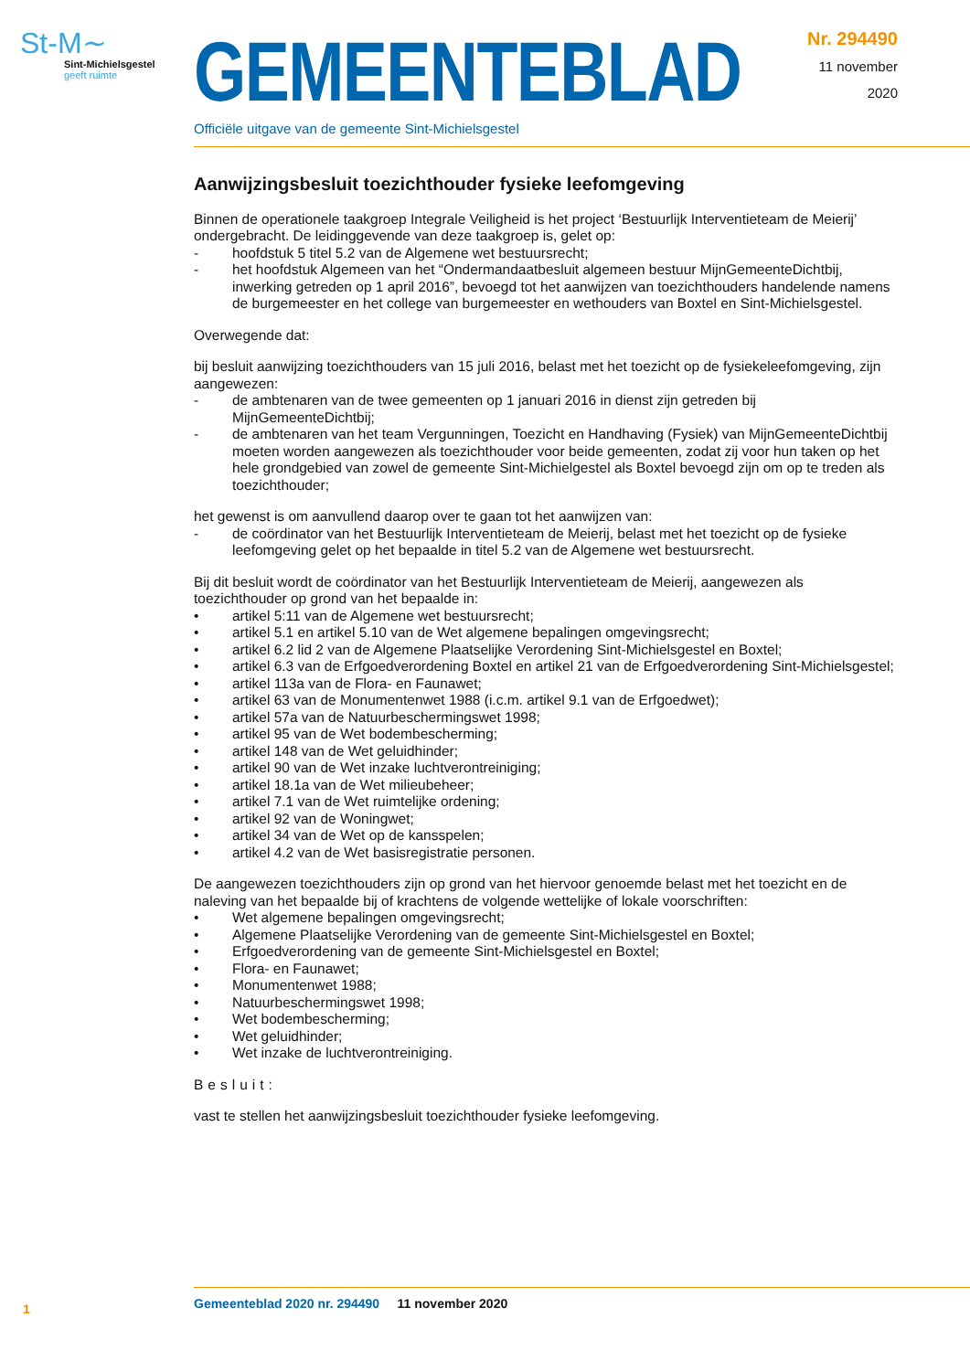St-M∼
Sint-Michielsgestel
geeft ruimte
GEMEENTEBLAD
Officiële uitgave van de gemeente Sint-Michielsgestel
Nr. 294490
11 november
2020
Aanwijzingsbesluit toezichthouder fysieke leefomgeving
Binnen de operationele taakgroep Integrale Veiligheid is het project ‘Bestuurlijk Interventieteam de Meierij’ ondergebracht. De leidinggevende van deze taakgroep is, gelet op:
- hoofdstuk 5 titel 5.2 van de Algemene wet bestuursrecht;
- het hoofdstuk Algemeen van het “Ondermandaatbesluit algemeen bestuur MijnGemeenteDichtbij, inwerking getreden op 1 april 2016”, bevoegd tot het aanwijzen van toezichthouders handelende namens de burgemeester en het college van burgemeester en wethouders van Boxtel en Sint-Michielsgestel.
Overwegende dat:
bij besluit aanwijzing toezichthouders van 15 juli 2016, belast met het toezicht op de fysiekeleefomgeving, zijn aangewezen:
- de ambtenaren van de twee gemeenten op 1 januari 2016 in dienst zijn getreden bij MijnGemeenteDichtbij;
- de ambtenaren van het team Vergunningen, Toezicht en Handhaving (Fysiek) van MijnGemeenteDichtbij moeten worden aangewezen als toezichthouder voor beide gemeenten, zodat zij voor hun taken op het hele grondgebied van zowel de gemeente Sint-Michielgestel als Boxtel bevoegd zijn om op te treden als toezichthouder;
het gewenst is om aanvullend daarop over te gaan tot het aanwijzen van:
- de coördinator van het Bestuurlijk Interventieteam de Meierij, belast met het toezicht op de fysieke leefomgeving gelet op het bepaalde in titel 5.2 van de Algemene wet bestuursrecht.
Bij dit besluit wordt de coördinator van het Bestuurlijk Interventieteam de Meierij, aangewezen als toezichthouder op grond van het bepaalde in:
• artikel 5:11 van de Algemene wet bestuursrecht;
• artikel 5.1 en artikel 5.10 van de Wet algemene bepalingen omgevingsrecht;
• artikel 6.2 lid 2 van de Algemene Plaatselijke Verordening Sint-Michielsgestel en Boxtel;
• artikel 6.3 van de Erfgoedverordening Boxtel en artikel 21 van de Erfgoedverordening Sint-Michielsgestel;
• artikel 113a van de Flora- en Faunawet;
• artikel 63 van de Monumentenwet 1988 (i.c.m. artikel 9.1 van de Erfgoedwet);
• artikel 57a van de Natuurbeschermingswet 1998;
• artikel 95 van de Wet bodembescherming;
• artikel 148 van de Wet geluidhinder;
• artikel 90 van de Wet inzake luchtverontreiniging;
• artikel 18.1a van de Wet milieubeheer;
• artikel 7.1 van de Wet ruimtelijke ordening;
• artikel 92 van de Woningwet;
• artikel 34 van de Wet op de kansspelen;
• artikel 4.2 van de Wet basisregistratie personen.
De aangewezen toezichthouders zijn op grond van het hiervoor genoemde belast met het toezicht en de naleving van het bepaalde bij of krachtens de volgende wettelijke of lokale voorschriften:
• Wet algemene bepalingen omgevingsrecht;
• Algemene Plaatselijke Verordening van de gemeente Sint-Michielsgestel en Boxtel;
• Erfgoedverordening van de gemeente Sint-Michielsgestel en Boxtel;
• Flora- en Faunawet;
• Monumentenwet 1988;
• Natuurbeschermingswet 1998;
• Wet bodembescherming;
• Wet geluidhinder;
• Wet inzake de luchtverontreiniging.
Besluit:
vast te stellen het aanwijzingsbesluit toezichthouder fysieke leefomgeving.
1 Gemeenteblad 2020 nr. 294490 11 november 2020